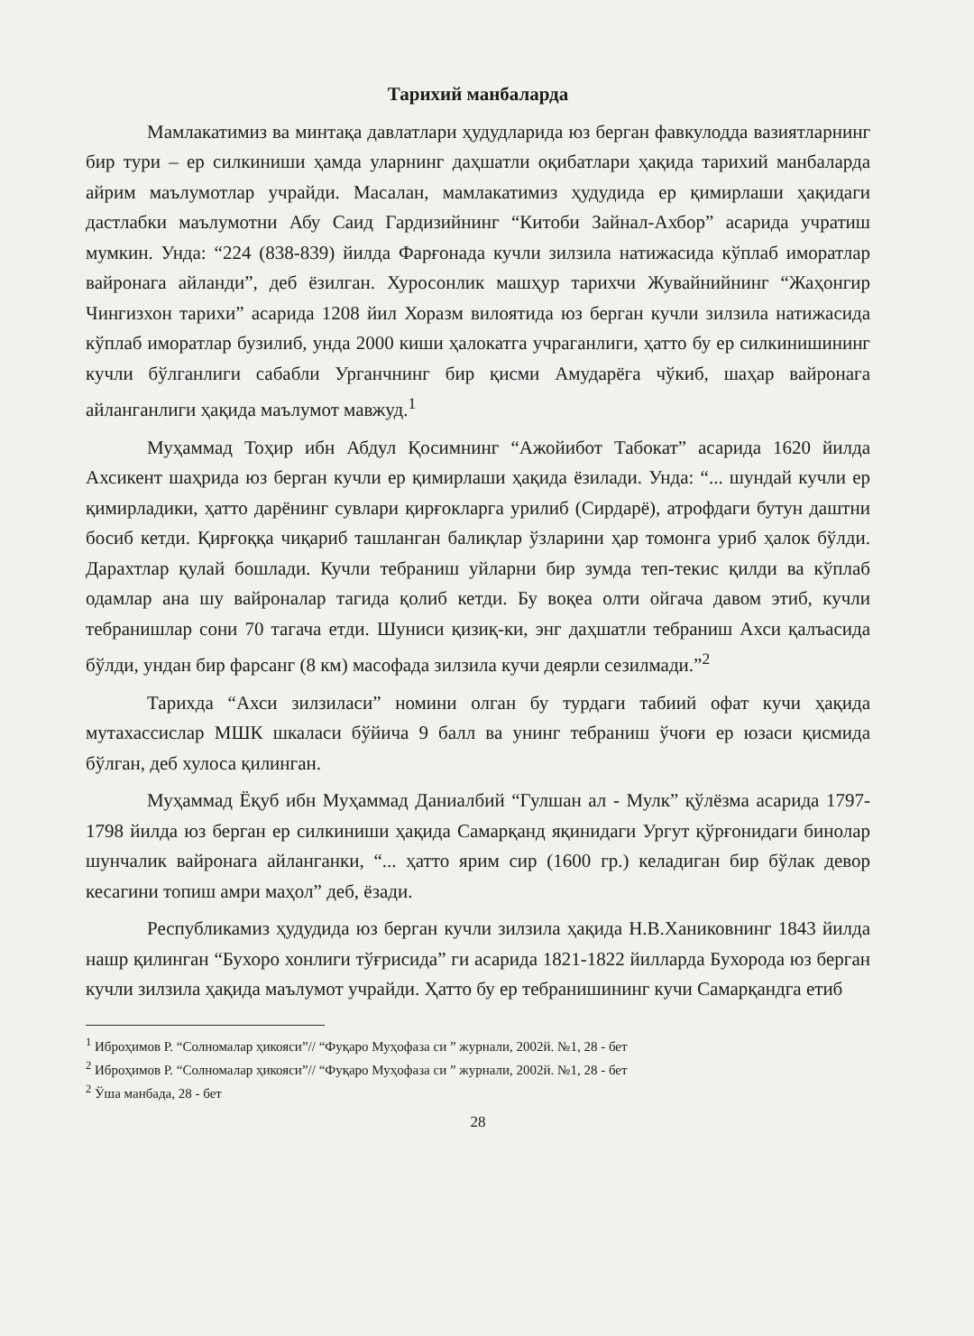Тарихий манбаларда
Мамлакатимиз ва минтақа давлатлари ҳудудларида юз берган фавкулодда вазиятларнинг бир тури – ер силкиниши ҳамда уларнинг даҳшатли оқибатлари ҳақида тарихий манбаларда айрим маълумотлар учрайди. Масалан, мамлакатимиз ҳудудида ер қимирлаши ҳақидаги дастлабки маълумотни Абу Саид Гардизийнинг “Китоби Зайнал-Ахбор” асарида учратиш мумкин. Унда: “224 (838-839) йилда Фарғонада кучли зилзила натижасида кўплаб иморатлар вайронага айланди”, деб ёзилган. Хуросонлик машҳур тарихчи Жувайнийнинг “Жаҳонгир Чингизхон тарихи” асарида 1208 йил Хоразм вилоятида юз берган кучли зилзила натижасида кўплаб иморатлар бузилиб, унда 2000 киши ҳалокатга учраганлиги, ҳатто бу ер силкинишининг кучли бўлганлиги сабабли Урганчнинг бир қисми Амударёга чўкиб, шаҳар вайронага айланганлиги ҳақида маълумот мавжуд.<sup>1</sup>
Муҳаммад Тоҳир ибн Абдул Қосимнинг “Ажойибот Табокат” асарида 1620 йилда Ахсикент шаҳрида юз берган кучли ер қимирлаши ҳақида ёзилади. Унда: “... шундай кучли ер қимирладики, ҳатто дарёнинг сувлари қирғокларга урилиб (Сирдарё), атрофдаги бутун даштни босиб кетди. Қирғоққа чиқариб ташланган балиқлар ўзларини ҳар томонга уриб ҳалок бўлди. Дарахтлар қулай бошлади. Кучли тебраниш уйларни бир зумда теп-текис қилди ва кўплаб одамлар ана шу вайроналар тагида қолиб кетди. Бу воқеа олти ойгача давом этиб, кучли тебранишлар сони 70 тагача етди. Шуниси қизиқ-ки, энг даҳшатли тебраниш Ахси қалъасида бўлди, ундан бир фарсанг (8 км) масофада зилзила кучи деярли сезилмади.”<sup>2</sup>
Тарихда “Ахси зилзиласи” номини олган бу турдаги табиий офат кучи ҳақида мутахассислар МШК шкаласи бўйича 9 балл ва унинг тебраниш ўчоғи ер юзаси қисмида бўлган, деб хулоса қилинган.
Муҳаммад Ёқуб ибн Муҳаммад Даниалбий “Гулшан ал - Мулк” қўлёзма асарида 1797-1798 йилда юз берган ер силкиниши ҳақида Самарқанд яқинидаги Ургут қўрғонидаги бинолар шунчалик вайронага айланганки, “... ҳатто ярим сир (1600 гр.) келадиган бир бўлак девор кесагини топиш амри маҳол” деб, ёзади.
Республикамиз ҳудудида юз берган кучли зилзила ҳақида Н.В.Ханиковнинг 1843 йилда нашр қилинган “Бухоро хонлиги тўғрисида” ги асарида 1821-1822 йилларда Бухорода юз берган кучли зилзила ҳақида маълумот учрайди. Ҳатто бу ер тебранишининг кучи Самарқандга етиб
<sup>1</sup> Иброҳимов Р. “Солномалар ҳикояси”// “Фуқаро Муҳофаза си ” журнали, 2002й. №1, 28 - бет
<sup>2</sup> Иброҳимов Р. “Солномалар ҳикояси”// “Фуқаро Муҳофаза си ” журнали, 2002й. №1, 28 - бет
<sup>2</sup> Ўша манбада, 28 - бет
28